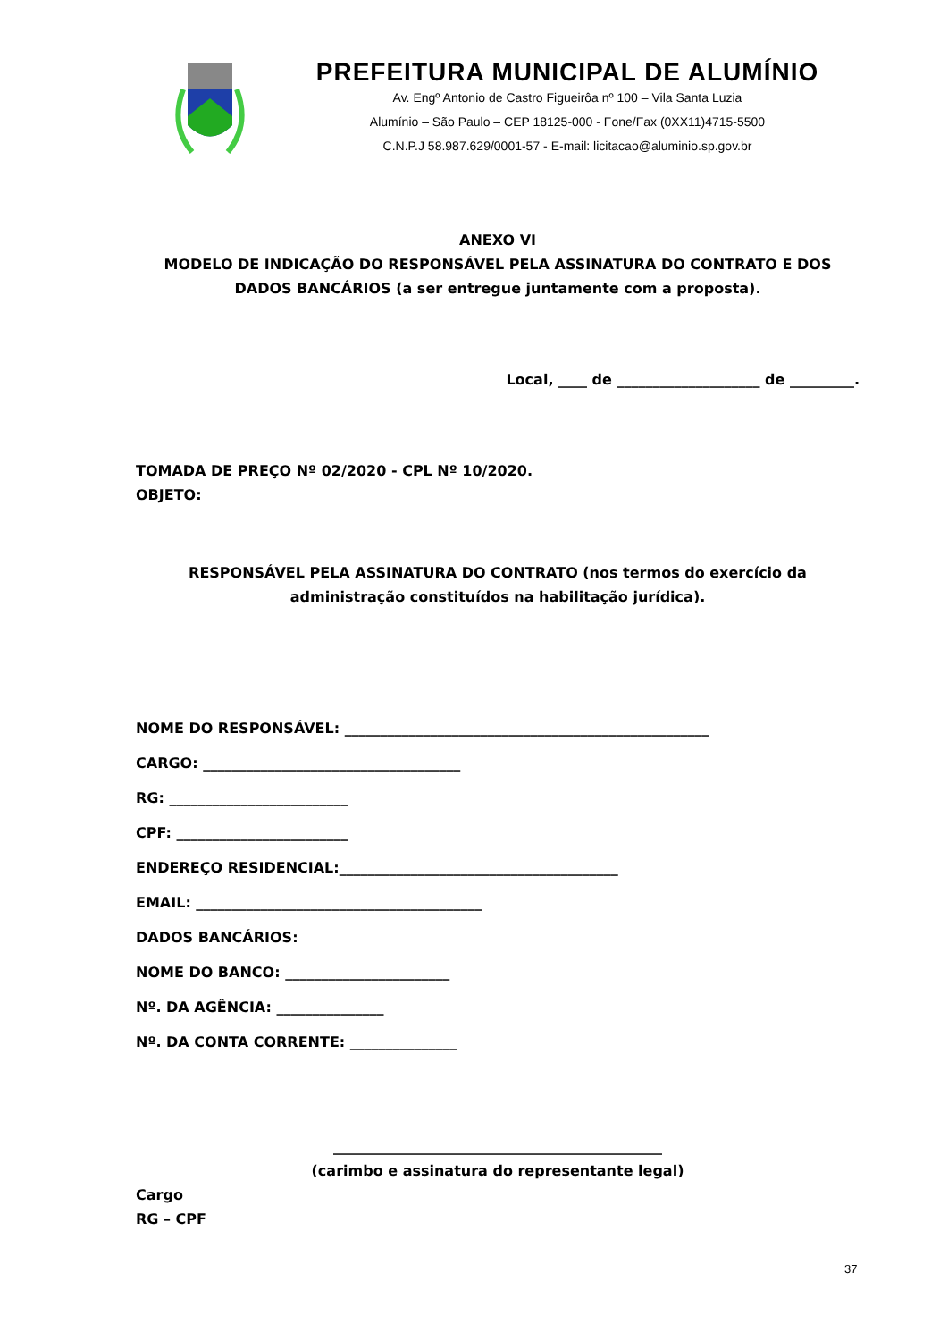PREFEITURA MUNICIPAL DE ALUMÍNIO
Av. Engº Antonio de Castro Figueirôa nº 100 – Vila Santa Luzia
Alumínio – São Paulo – CEP 18125-000 - Fone/Fax (0XX11)4715-5500
C.N.P.J 58.987.629/0001-57 - E-mail: licitacao@aluminio.sp.gov.br
ANEXO VI
MODELO DE INDICAÇÃO DO RESPONSÁVEL PELA ASSINATURA DO CONTRATO E DOS DADOS BANCÁRIOS (a ser entregue juntamente com a proposta).
Local, ____ de ____________________ de _________.
TOMADA DE PREÇO Nº 02/2020 - CPL Nº 10/2020.
OBJETO:
RESPONSÁVEL PELA ASSINATURA DO CONTRATO (nos termos do exercício da administração constituídos na habilitação jurídica).
NOME DO RESPONSÁVEL: ___________________________________________________
CARGO: ____________________________________
RG: _________________________
CPF: ________________________
ENDEREÇO RESIDENCIAL:_______________________________________
EMAIL: ________________________________________
DADOS BANCÁRIOS:
NOME DO BANCO: _______________________
Nº. DA AGÊNCIA: _______________
Nº. DA CONTA CORRENTE: _______________
______________________________________________
(carimbo e assinatura do representante legal)
Cargo
RG – CPF
37